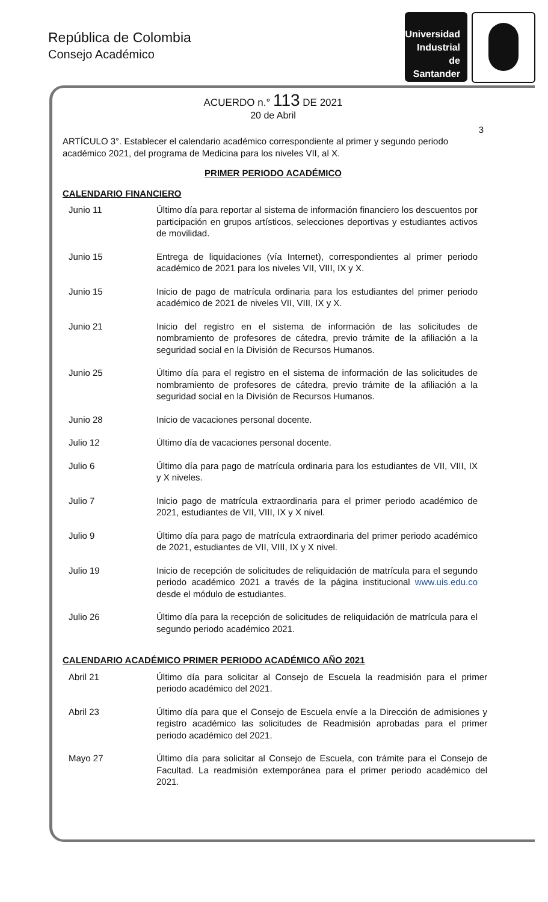República de Colombia
Consejo Académico
Universidad
Industrial de
Santander
ACUERDO n.° 113 DE 2021
20 de Abril
3
ARTÍCULO 3°. Establecer el calendario académico correspondiente al primer y segundo periodo académico 2021, del programa de Medicina para los niveles VII, al X.
PRIMER PERIODO ACADÉMICO
CALENDARIO FINANCIERO
| Junio 11 | Último día para reportar al sistema de información financiero los descuentos por participación en grupos artísticos, selecciones deportivas y estudiantes activos de movilidad. |
| Junio 15 | Entrega de liquidaciones (vía Internet), correspondientes al primer periodo académico de 2021 para los niveles VII, VIII, IX y X. |
| Junio 15 | Inicio de pago de matrícula ordinaria para los estudiantes del primer periodo académico de 2021 de niveles VII, VIII, IX y X. |
| Junio 21 | Inicio del registro en el sistema de información de las solicitudes de nombramiento de profesores de cátedra, previo trámite de la afiliación a la seguridad social en la División de Recursos Humanos. |
| Junio 25 | Último día para el registro en el sistema de información de las solicitudes de nombramiento de profesores de cátedra, previo trámite de la afiliación a la seguridad social en la División de Recursos Humanos. |
| Junio 28 | Inicio de vacaciones personal docente. |
| Julio 12 | Último día de vacaciones personal docente. |
| Julio 6 | Último día para pago de matrícula ordinaria para los estudiantes de VII, VIII, IX y X niveles. |
| Julio 7 | Inicio pago de matrícula extraordinaria para el primer periodo académico de 2021, estudiantes de VII, VIII, IX y X nivel. |
| Julio 9 | Último día para pago de matrícula extraordinaria del primer periodo académico de 2021, estudiantes de VII, VIII, IX y X nivel. |
| Julio 19 | Inicio de recepción de solicitudes de reliquidación de matrícula para el segundo periodo académico 2021 a través de la página institucional www.uis.edu.co desde el módulo de estudiantes. |
| Julio 26 | Último día para la recepción de solicitudes de reliquidación de matrícula para el segundo periodo académico 2021. |
CALENDARIO ACADÉMICO PRIMER PERIODO ACADÉMICO AÑO 2021
| Abril 21 | Último día para solicitar al Consejo de Escuela la readmisión para el primer periodo académico del 2021. |
| Abril 23 | Último día para que el Consejo de Escuela envíe a la Dirección de admisiones y registro académico las solicitudes de Readmisión aprobadas para el primer periodo académico del 2021. |
| Mayo 27 | Último día para solicitar al Consejo de Escuela, con trámite para el Consejo de Facultad. La readmisión extemporánea para el primer periodo académico del 2021. |